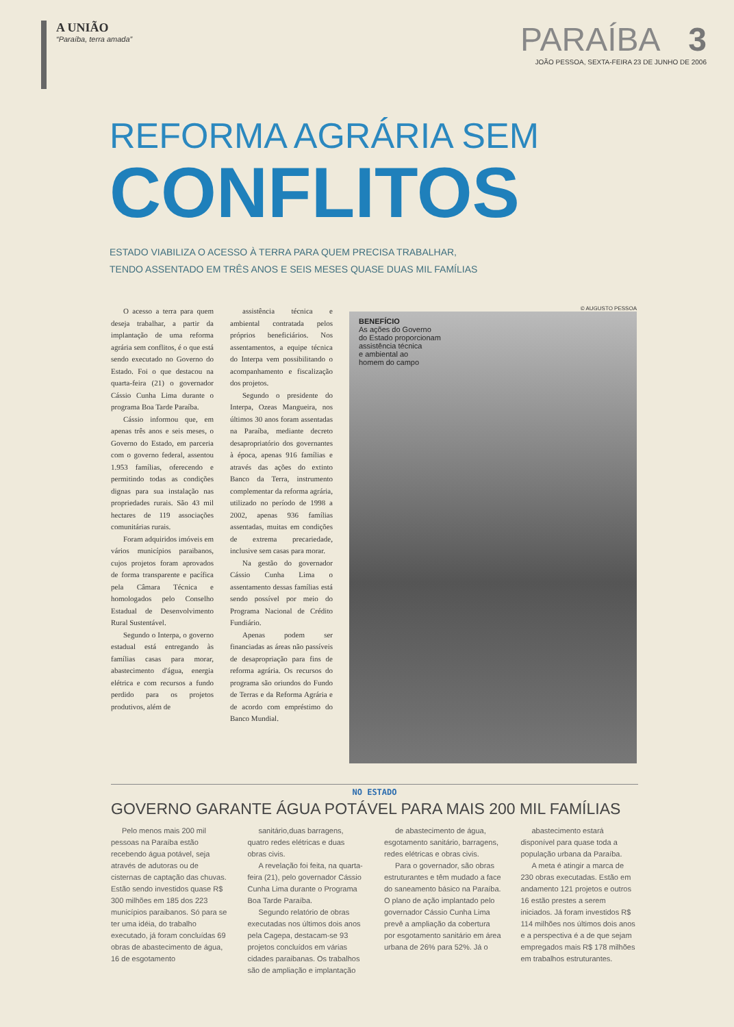A UNIÃO
“Paraíba, terra amada”
PARAÍBA 3
JOÃO PESSOA, SEXTA-FEIRA 23 DE JUNHO DE 2006
REFORMA AGRÁRIA SEM
CONFLITOS
ESTADO VIABILIZA O ACESSO À TERRA PARA QUEM PRECISA TRABALHAR,
TENDO ASSENTADO EM TRÊS ANOS E SEIS MESES QUASE DUAS MIL FAMÍLIAS
O acesso a terra para quem deseja trabalhar, a partir da implantação de uma reforma agrária sem conflitos, é o que está sendo executado no Governo do Estado. Foi o que destacou na quarta-feira (21) o governador Cássio Cunha Lima durante o programa Boa Tarde Paraíba.
Cássio informou que, em apenas três anos e seis meses, o Governo do Estado, em parceria com o governo federal, assentou 1.953 famílias, oferecendo e permitindo todas as condições dignas para sua instalação nas propriedades rurais. São 43 mil hectares de 119 associações comunitárias rurais.
Foram adquiridos imóveis em vários municípios paraibanos, cujos projetos foram aprovados de forma transparente e pacífica pela Câmara Técnica e homologados pelo Conselho Estadual de Desenvolvimento Rural Sustentável.
Segundo o Interpa, o governo estadual está entregando às famílias casas para morar, abastecimento d'água, energia elétrica e com recursos a fundo perdido para os projetos produtivos, além de
assistência técnica e ambiental contratada pelos próprios beneficiários. Nos assentamentos, a equipe técnica do Interpa vem possibilitando o acompanhamento e fiscalização dos projetos.
Segundo o presidente do Interpa, Ozeas Mangueira, nos últimos 30 anos foram assentadas na Paraíba, mediante decreto desapropriatório dos governantes à época, apenas 916 famílias e através das ações do extinto Banco da Terra, instrumento complementar da reforma agrária, utilizado no período de 1998 a 2002, apenas 936 famílias assentadas, muitas em condições de extrema precariedade, inclusive sem casas para morar.
Na gestão do governador Cássio Cunha Lima o assentamento dessas famílias está sendo possível por meio do Programa Nacional de Crédito Fundiário.
Apenas podem ser financiadas as áreas não passíveis de desapropriação para fins de reforma agrária. Os recursos do programa são oriundos do Fundo de Terras e da Reforma Agrária e de acordo com empréstimo do Banco Mundial.
© AUGUSTO PESSOA
BENEFÍCIO
As ações do Governo
do Estado proporcionam
assistência técnica
e ambiental ao
homem do campo
NO ESTADO
GOVERNO GARANTE ÁGUA POTÁVEL PARA MAIS 200 MIL FAMÍLIAS
Pelo menos mais 200 mil pessoas na Paraíba estão recebendo água potável, seja através de adutoras ou de cisternas de captação das chuvas. Estão sendo investidos quase R$ 300 milhões em 185 dos 223 municípios paraibanos. Só para se ter uma idéia, do trabalho executado, já foram concluídas 69 obras de abastecimento de água, 16 de esgotamento
sanitário,duas barragens, quatro redes elétricas e duas obras civis.
A revelação foi feita, na quarta-feira (21), pelo governador Cássio Cunha Lima durante o Programa Boa Tarde Paraíba.
Segundo relatório de obras executadas nos últimos dois anos pela Cagepa, destacam-se 93 projetos concluídos em várias cidades paraibanas. Os trabalhos são de ampliação e implantação
de abastecimento de água, esgotamento sanitário, barragens, redes elétricas e obras civis.
Para o governador, são obras estruturantes e têm mudado a face do saneamento básico na Paraíba. O plano de ação implantado pelo governador Cássio Cunha Lima prevê a ampliação da cobertura por esgotamento sanitário em área urbana de 26% para 52%. Já o
abastecimento estará disponível para quase toda a população urbana da Paraíba.
A meta é atingir a marca de 230 obras executadas. Estão em andamento 121 projetos e outros 16 estão prestes a serem iniciados. Já foram investidos R$ 114 milhões nos últimos dois anos e a perspectiva é a de que sejam empregados mais R$ 178 milhões em trabalhos estruturantes.